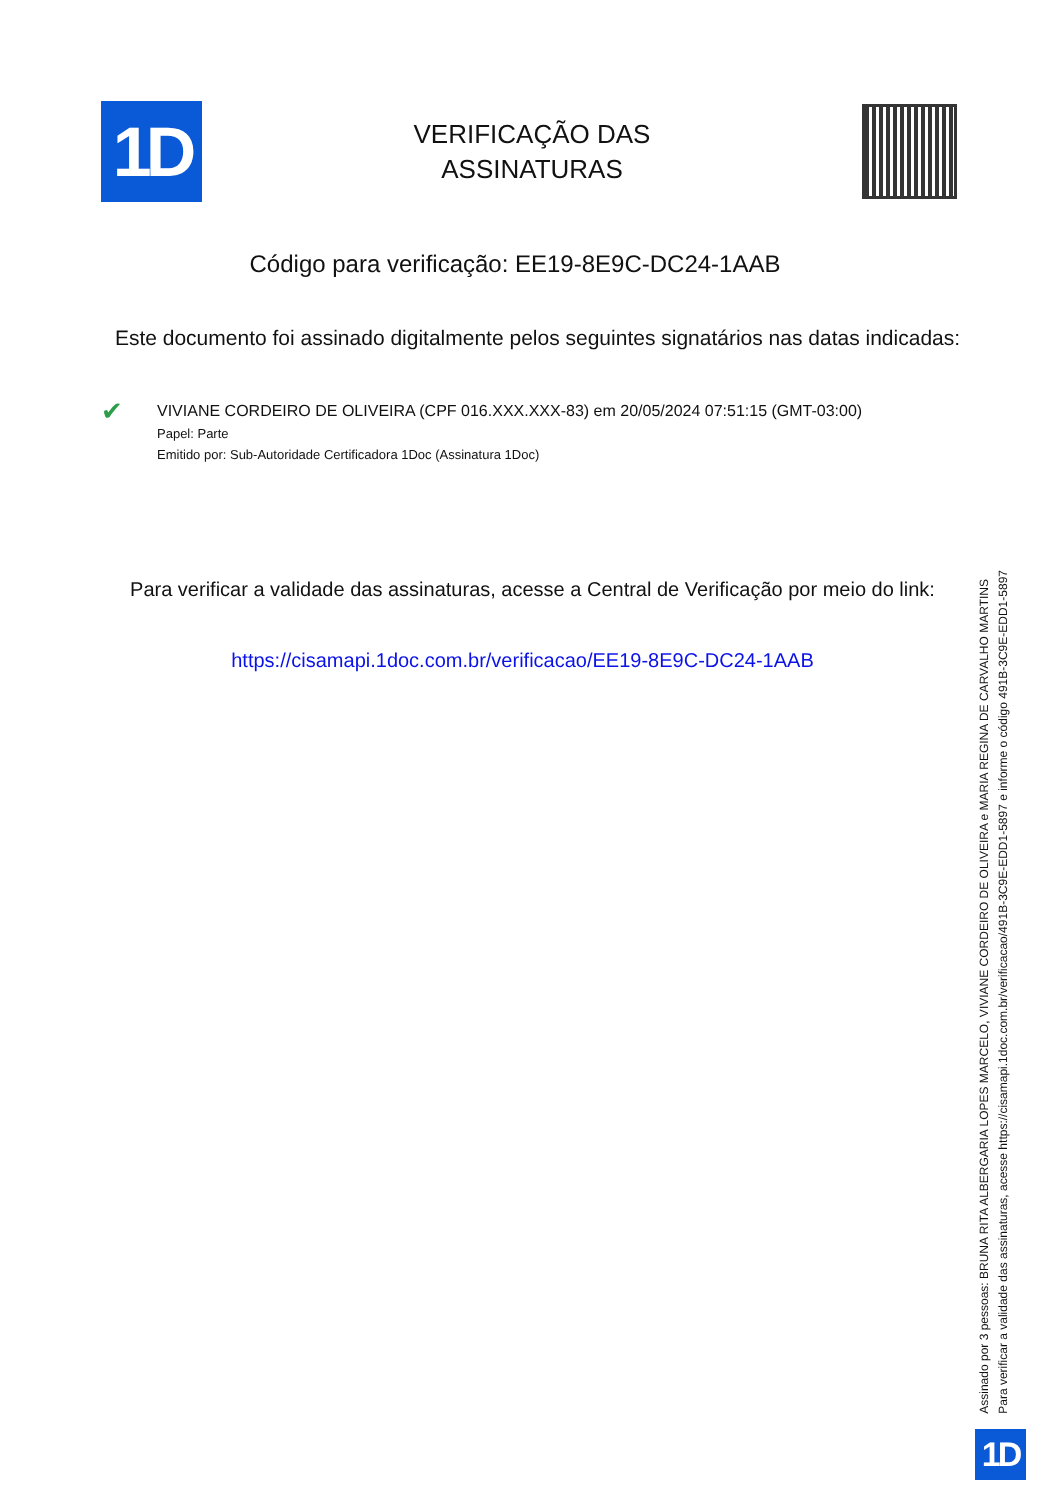1D
VERIFICAÇÃO DAS
ASSINATURAS
Código para verificação: EE19-8E9C-DC24-1AAB
Este documento foi assinado digitalmente pelos seguintes signatários nas datas indicadas:
✔
VIVIANE CORDEIRO DE OLIVEIRA (CPF 016.XXX.XXX-83) em 20/05/2024 07:51:15 (GMT-03:00)
Papel: Parte
Emitido por: Sub-Autoridade Certificadora 1Doc (Assinatura 1Doc)
Para verificar a validade das assinaturas, acesse a Central de Verificação por meio do link:
https://cisamapi.1doc.com.br/verificacao/EE19-8E9C-DC24-1AAB
Assinado por 3 pessoas: BRUNA RITA ALBERGARIA LOPES MARCELO, VIVIANE CORDEIRO DE OLIVEIRA e MARIA REGINA DE CARVALHO MARTINS
Para verificar a validade das assinaturas, acesse https://cisamapi.1doc.com.br/verificacao/491B-3C9E-EDD1-5897 e informe o código 491B-3C9E-EDD1-5897
1D